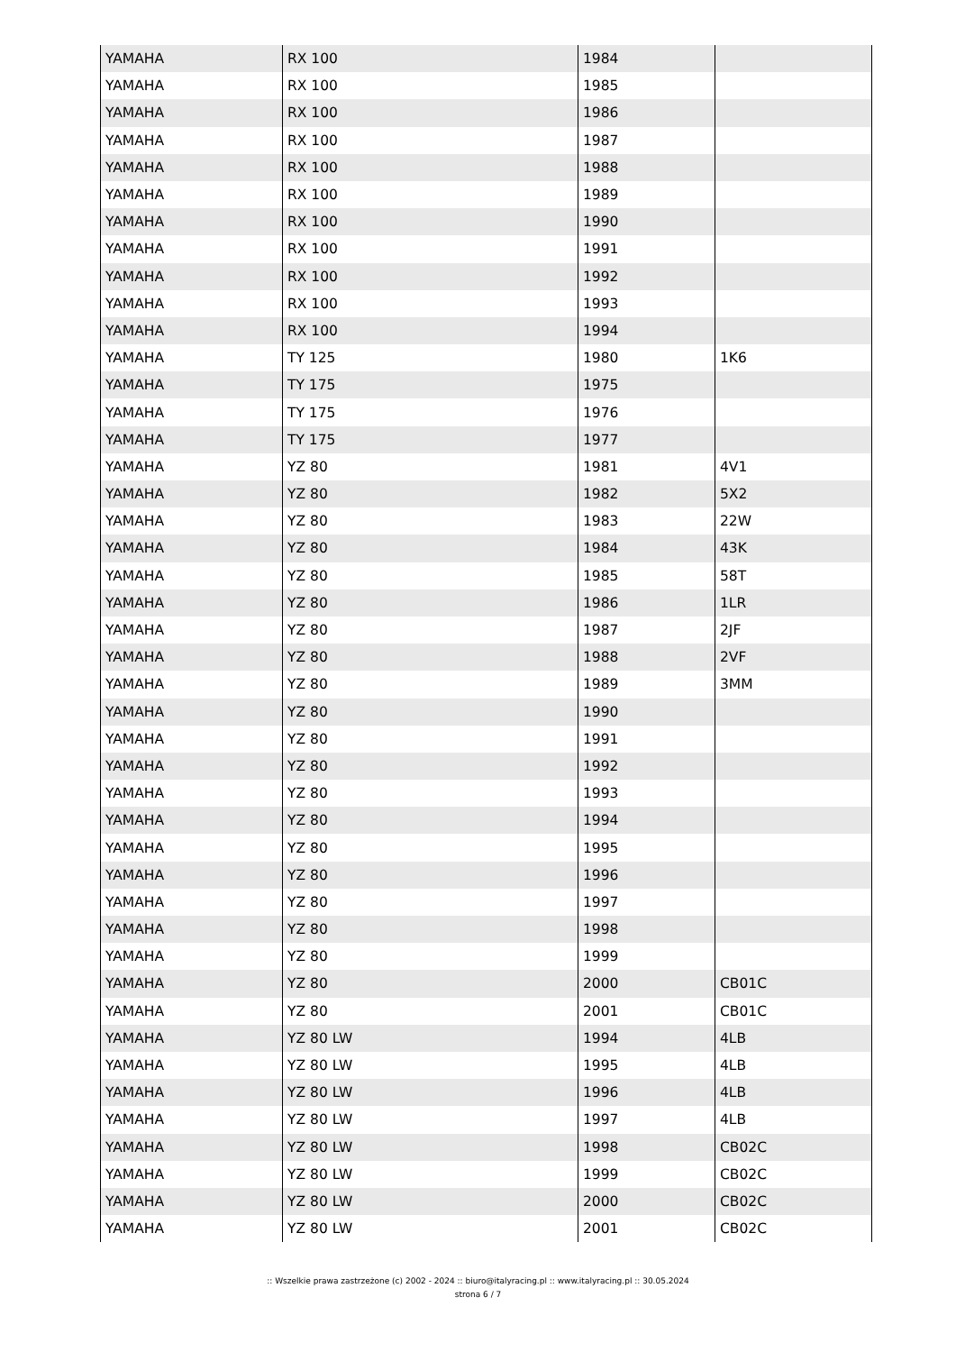| YAMAHA | RX 100 | 1984 | |
| YAMAHA | RX 100 | 1985 | |
| YAMAHA | RX 100 | 1986 | |
| YAMAHA | RX 100 | 1987 | |
| YAMAHA | RX 100 | 1988 | |
| YAMAHA | RX 100 | 1989 | |
| YAMAHA | RX 100 | 1990 | |
| YAMAHA | RX 100 | 1991 | |
| YAMAHA | RX 100 | 1992 | |
| YAMAHA | RX 100 | 1993 | |
| YAMAHA | RX 100 | 1994 | |
| YAMAHA | TY 125 | 1980 | 1K6 |
| YAMAHA | TY 175 | 1975 | |
| YAMAHA | TY 175 | 1976 | |
| YAMAHA | TY 175 | 1977 | |
| YAMAHA | YZ 80 | 1981 | 4V1 |
| YAMAHA | YZ 80 | 1982 | 5X2 |
| YAMAHA | YZ 80 | 1983 | 22W |
| YAMAHA | YZ 80 | 1984 | 43K |
| YAMAHA | YZ 80 | 1985 | 58T |
| YAMAHA | YZ 80 | 1986 | 1LR |
| YAMAHA | YZ 80 | 1987 | 2JF |
| YAMAHA | YZ 80 | 1988 | 2VF |
| YAMAHA | YZ 80 | 1989 | 3MM |
| YAMAHA | YZ 80 | 1990 | |
| YAMAHA | YZ 80 | 1991 | |
| YAMAHA | YZ 80 | 1992 | |
| YAMAHA | YZ 80 | 1993 | |
| YAMAHA | YZ 80 | 1994 | |
| YAMAHA | YZ 80 | 1995 | |
| YAMAHA | YZ 80 | 1996 | |
| YAMAHA | YZ 80 | 1997 | |
| YAMAHA | YZ 80 | 1998 | |
| YAMAHA | YZ 80 | 1999 | |
| YAMAHA | YZ 80 | 2000 | CB01C |
| YAMAHA | YZ 80 | 2001 | CB01C |
| YAMAHA | YZ 80 LW | 1994 | 4LB |
| YAMAHA | YZ 80 LW | 1995 | 4LB |
| YAMAHA | YZ 80 LW | 1996 | 4LB |
| YAMAHA | YZ 80 LW | 1997 | 4LB |
| YAMAHA | YZ 80 LW | 1998 | CB02C |
| YAMAHA | YZ 80 LW | 1999 | CB02C |
| YAMAHA | YZ 80 LW | 2000 | CB02C |
| YAMAHA | YZ 80 LW | 2001 | CB02C |
:: Wszelkie prawa zastrzeżone (c) 2002 - 2024 :: biuro@italyracing.pl :: www.italyracing.pl :: 30.05.2024
strona 6 / 7